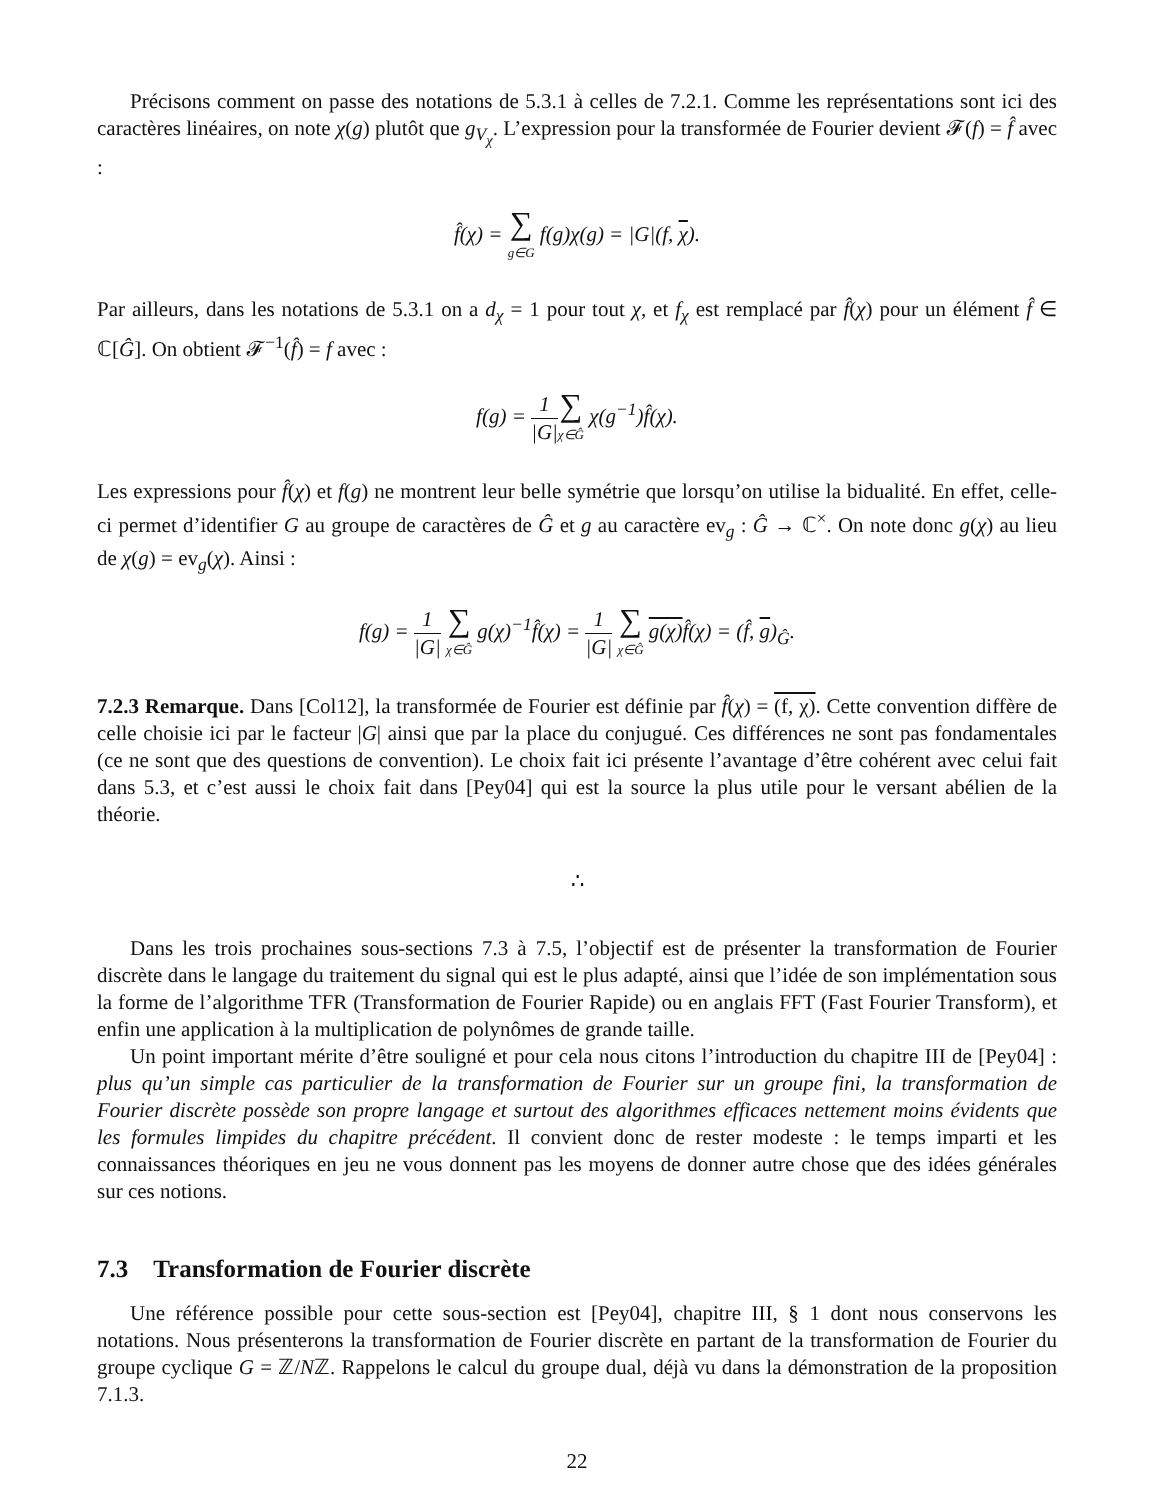Précisons comment on passe des notations de 5.3.1 à celles de 7.2.1. Comme les représentations sont ici des caractères linéaires, on note χ(g) plutôt que g<sub>V<sub>χ</sub></sub>. L’expression pour la transformée de Fourier devient 𝓕(f) = f̂ avec :
f̂(χ) = ∑ g∈G f(g)χ(g) = |G|(f, χ).
Par ailleurs, dans les notations de 5.3.1 on a d<sub>χ</sub> = 1 pour tout χ, et f<sub>χ</sub> est remplacé par f̂(χ) pour un élément f̂ ∈ ℂ[Ĝ]. On obtient 𝓕<sup>−1</sup>(f̂) = f avec :
f(g) = 1 |G|∑ χ∈Ĝ χ(g<sup>−1</sup>)f̂(χ).
Les expressions pour f̂(χ) et f(g) ne montrent leur belle symétrie que lorsqu’on utilise la bidualité. En effet, celle-ci permet d’identifier G au groupe de caractères de Ĝ et g au caractère ev<sub>g</sub> : Ĝ → ℂ<sup>×</sup>. On note donc g(χ) au lieu de χ(g) = ev<sub>g</sub>(χ). Ainsi :
f(g) = 1 |G| ∑ χ∈Ĝ g(χ)<sup>−1</sup>f̂(χ) = 1 |G| ∑ χ∈Ĝ g(χ) f̂(χ) = (f̂, g)<sub>Ĝ</sub>.
7.2.3 Remarque. Dans [Col12], la transformée de Fourier est définie par f̂(χ) = (f, χ). Cette convention diffère de celle choisie ici par le facteur |G| ainsi que par la place du conjugué. Ces différences ne sont pas fondamentales (ce ne sont que des questions de convention). Le choix fait ici présente l’avantage d’être cohérent avec celui fait dans 5.3, et c’est aussi le choix fait dans [Pey04] qui est la source la plus utile pour le versant abélien de la théorie.
∴
Dans les trois prochaines sous-sections 7.3 à 7.5, l’objectif est de présenter la transformation de Fourier discrète dans le langage du traitement du signal qui est le plus adapté, ainsi que l’idée de son implémentation sous la forme de l’algorithme TFR (Transformation de Fourier Rapide) ou en anglais FFT (Fast Fourier Transform), et enfin une application à la multiplication de polynômes de grande taille.
Un point important mérite d’être souligné et pour cela nous citons l’introduction du chapitre III de [Pey04] : plus qu’un simple cas particulier de la transformation de Fourier sur un groupe fini, la transformation de Fourier discrète possède son propre langage et surtout des algorithmes efficaces nettement moins évidents que les formules limpides du chapitre précédent. Il convient donc de rester modeste : le temps imparti et les connaissances théoriques en jeu ne vous donnent pas les moyens de donner autre chose que des idées générales sur ces notions.
7.3 Transformation de Fourier discrète
Une référence possible pour cette sous-section est [Pey04], chapitre III, § 1 dont nous conservons les notations. Nous présenterons la transformation de Fourier discrète en partant de la transformation de Fourier du groupe cyclique G = ℤ/Nℤ. Rappelons le calcul du groupe dual, déjà vu dans la démonstration de la proposition 7.1.3.
22